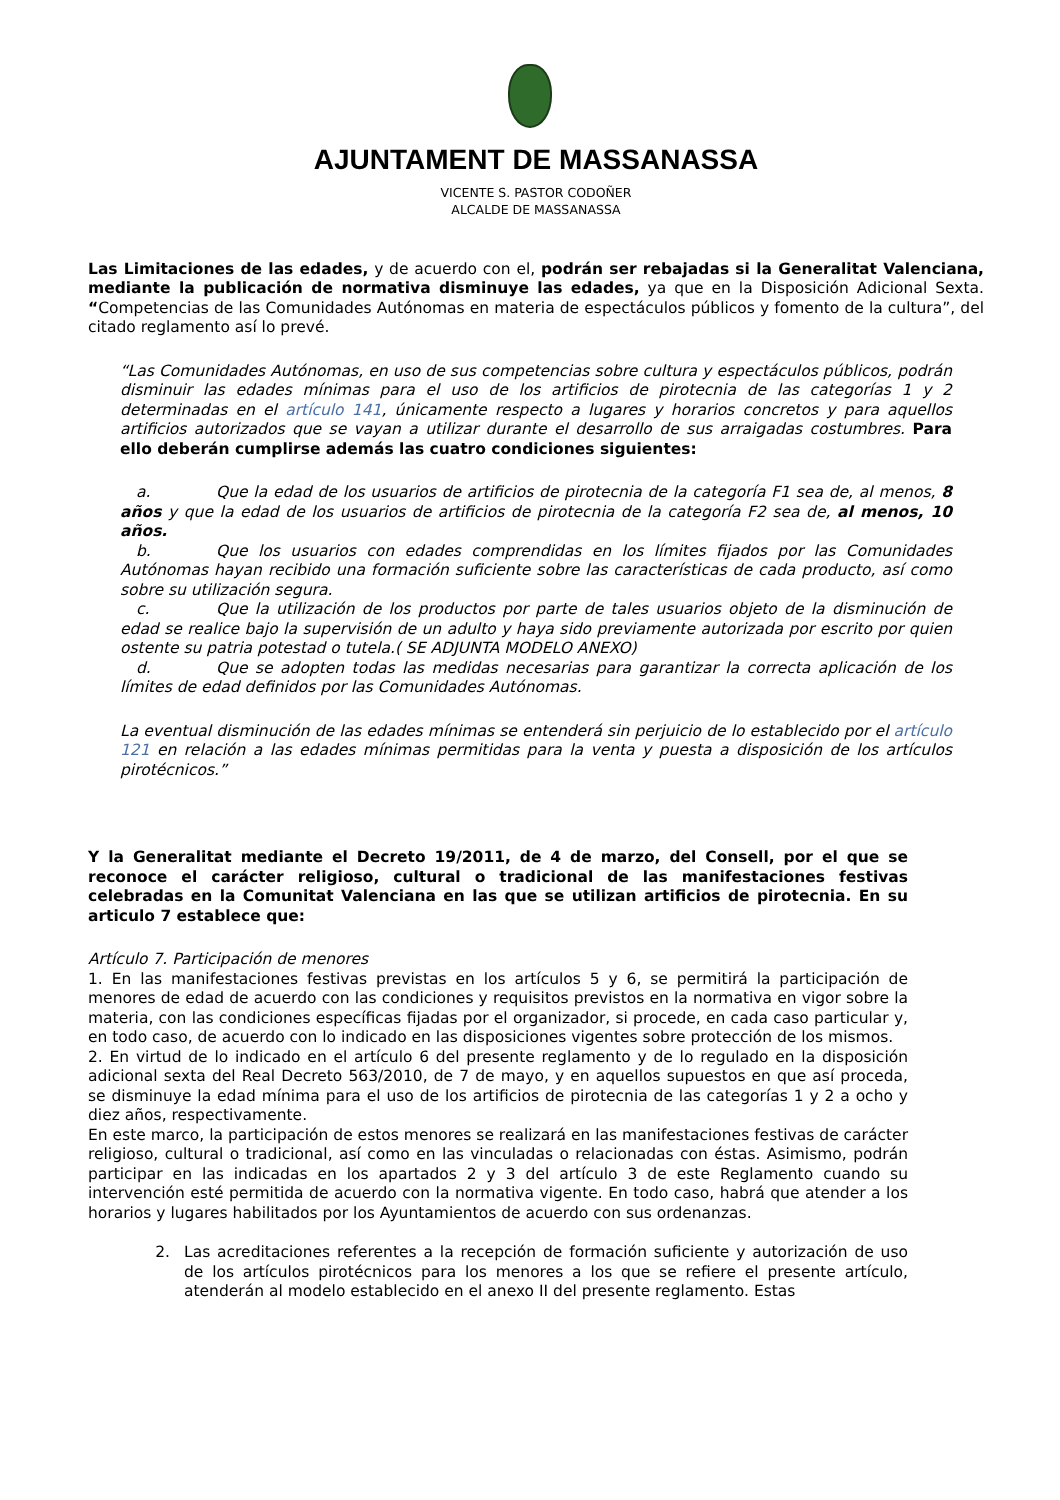AJUNTAMENT DE MASSANASSA
VICENTE S. PASTOR CODOÑER
ALCALDE DE MASSANASSA
Las Limitaciones de las edades, y de acuerdo con el, podrán ser rebajadas si la Generalitat Valenciana, mediante la publicación de normativa disminuye las edades, ya que en la Disposición Adicional Sexta. “Competencias de las Comunidades Autónomas en materia de espectáculos públicos y fomento de la cultura”, del citado reglamento así lo prevé.
“Las Comunidades Autónomas, en uso de sus competencias sobre cultura y espectáculos públicos, podrán disminuir las edades mínimas para el uso de los artificios de pirotecnia de las categorías 1 y 2 determinadas en el artículo 141, únicamente respecto a lugares y horarios concretos y para aquellos artificios autorizados que se vayan a utilizar durante el desarrollo de sus arraigadas costumbres. Para ello deberán cumplirse además las cuatro condiciones siguientes:
a. Que la edad de los usuarios de artificios de pirotecnia de la categoría F1 sea de, al menos, 8 años y que la edad de los usuarios de artificios de pirotecnia de la categoría F2 sea de, al menos, 10 años.
b. Que los usuarios con edades comprendidas en los límites fijados por las Comunidades Autónomas hayan recibido una formación suficiente sobre las características de cada producto, así como sobre su utilización segura.
c. Que la utilización de los productos por parte de tales usuarios objeto de la disminución de edad se realice bajo la supervisión de un adulto y haya sido previamente autorizada por escrito por quien ostente su patria potestad o tutela.( SE ADJUNTA MODELO ANEXO)
d. Que se adopten todas las medidas necesarias para garantizar la correcta aplicación de los límites de edad definidos por las Comunidades Autónomas.
La eventual disminución de las edades mínimas se entenderá sin perjuicio de lo establecido por el artículo 121 en relación a las edades mínimas permitidas para la venta y puesta a disposición de los artículos pirotécnicos.”
Y la Generalitat mediante el Decreto 19/2011, de 4 de marzo, del Consell, por el que se reconoce el carácter religioso, cultural o tradicional de las manifestaciones festivas celebradas en la Comunitat Valenciana en las que se utilizan artificios de pirotecnia. En su articulo 7 establece que:
Artículo 7. Participación de menores
1. En las manifestaciones festivas previstas en los artículos 5 y 6, se permitirá la participación de menores de edad de acuerdo con las condiciones y requisitos previstos en la normativa en vigor sobre la materia, con las condiciones específicas fijadas por el organizador, si procede, en cada caso particular y, en todo caso, de acuerdo con lo indicado en las disposiciones vigentes sobre protección de los mismos.
2. En virtud de lo indicado en el artículo 6 del presente reglamento y de lo regulado en la disposición adicional sexta del Real Decreto 563/2010, de 7 de mayo, y en aquellos supuestos en que así proceda, se disminuye la edad mínima para el uso de los artificios de pirotecnia de las categorías 1 y 2 a ocho y diez años, respectivamente.
En este marco, la participación de estos menores se realizará en las manifestaciones festivas de carácter religioso, cultural o tradicional, así como en las vinculadas o relacionadas con éstas. Asimismo, podrán participar en las indicadas en los apartados 2 y 3 del artículo 3 de este Reglamento cuando su intervención esté permitida de acuerdo con la normativa vigente. En todo caso, habrá que atender a los horarios y lugares habilitados por los Ayuntamientos de acuerdo con sus ordenanzas.
2. Las acreditaciones referentes a la recepción de formación suficiente y autorización de uso de los artículos pirotécnicos para los menores a los que se refiere el presente artículo, atenderán al modelo establecido en el anexo II del presente reglamento. Estas